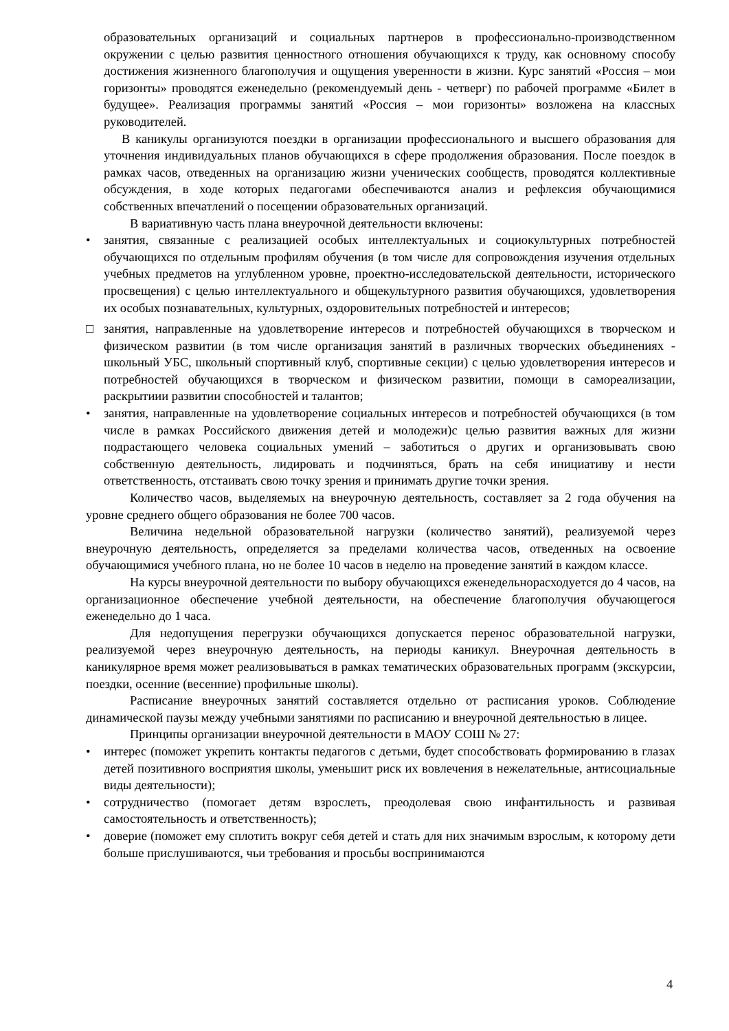образовательных организаций и социальных партнеров в профессионально-производственном окружении с целью развития ценностного отношения обучающихся к труду, как основному способу достижения жизненного благополучия и ощущения уверенности в жизни. Курс занятий «Россия – мои горизонты» проводятся еженедельно (рекомендуемый день - четверг) по рабочей программе «Билет в будущее». Реализация программы занятий «Россия – мои горизонты» возложена на классных руководителей.
В каникулы организуются поездки в организации профессионального и высшего образования для уточнения индивидуальных планов обучающихся в сфере продолжения образования. После поездок в рамках часов, отведенных на организацию жизни ученических сообществ, проводятся коллективные обсуждения, в ходе которых педагогами обеспечиваются анализ и рефлексия обучающимися собственных впечатлений о посещении образовательных организаций.
В вариативную часть плана внеурочной деятельности включены:
• занятия, связанные с реализацией особых интеллектуальных и социокультурных потребностей обучающихся по отдельным профилям обучения (в том числе для сопровождения изучения отдельных учебных предметов на углубленном уровне, проектно-исследовательской деятельности, исторического просвещения) с целью интеллектуального и общекультурного развития обучающихся, удовлетворения их особых познавательных, культурных, оздоровительных потребностей и интересов;
□ занятия, направленные на удовлетворение интересов и потребностей обучающихся в творческом и физическом развитии (в том числе организация занятий в различных творческих объединениях - школьный УБС, школьный спортивный клуб, спортивные секции) с целью удовлетворения интересов и потребностей обучающихся в творческом и физическом развитии, помощи в самореализации, раскрытиии развитии способностей и талантов;
• занятия, направленные на удовлетворение социальных интересов и потребностей обучающихся (в том числе в рамках Российского движения детей и молодежи)с целью развития важных для жизни подрастающего человека социальных умений – заботиться о других и организовывать свою собственную деятельность, лидировать и подчиняться, брать на себя инициативу и нести ответственность, отстаивать свою точку зрения и принимать другие точки зрения.
Количество часов, выделяемых на внеурочную деятельность, составляет за 2 года обучения на уровне среднего общего образования не более 700 часов.
Величина недельной образовательной нагрузки (количество занятий), реализуемой через внеурочную деятельность, определяется за пределами количества часов, отведенных на освоение обучающимися учебного плана, но не более 10 часов в неделю на проведение занятий в каждом классе.
На курсы внеурочной деятельности по выбору обучающихся еженедельнорасходуется до 4 часов, на организационное обеспечение учебной деятельности, на обеспечение благополучия обучающегося еженедельно до 1 часа.
Для недопущения перегрузки обучающихся допускается перенос образовательной нагрузки, реализуемой через внеурочную деятельность, на периоды каникул. Внеурочная деятельность в каникулярное время может реализовываться в рамках тематических образовательных программ (экскурсии, поездки, осенние (весенние) профильные школы).
Расписание внеурочных занятий составляется отдельно от расписания уроков. Соблюдение динамической паузы между учебными занятиями по расписанию и внеурочной деятельностью в лицее.
Принципы организации внеурочной деятельности в МАОУ СОШ № 27:
• интерес (поможет укрепить контакты педагогов с детьми, будет способствовать формированию в глазах детей позитивного восприятия школы, уменьшит риск их вовлечения в нежелательные, антисоциальные виды деятельности);
• сотрудничество (помогает детям взрослеть, преодолевая свою инфантильность и развивая самостоятельность и ответственность);
• доверие (поможет ему сплотить вокруг себя детей и стать для них значимым взрослым, к которому дети больше прислушиваются, чьи требования и просьбы воспринимаются
4